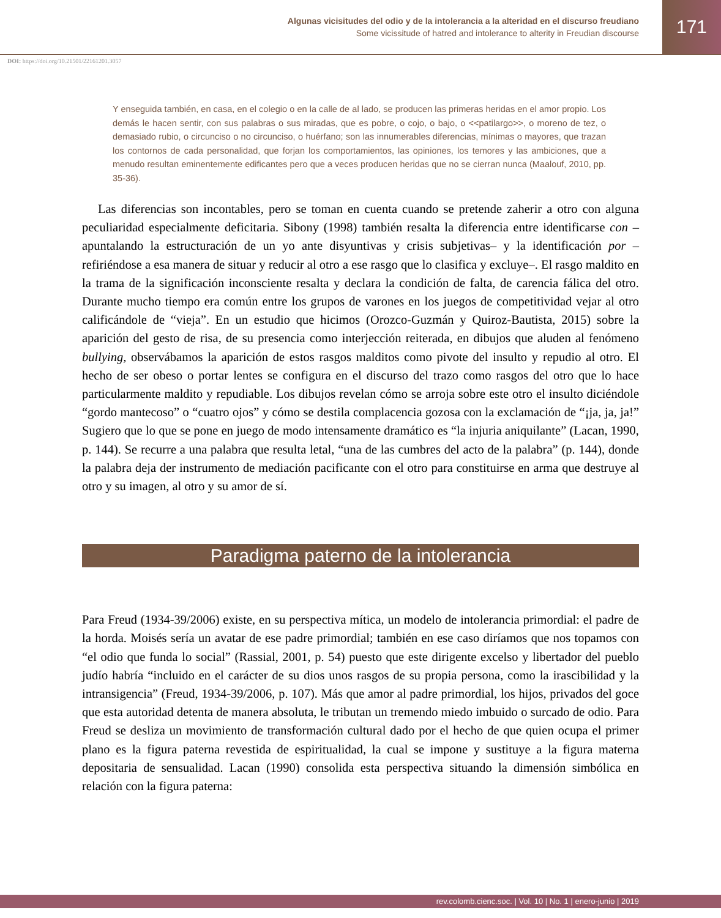Algunas vicisitudes del odio y de la intolerancia a la alteridad en el discurso freudiano
Some vicissitude of hatred and intolerance to alterity in Freudian discourse
171
DOI: https://doi.org/10.21501/22161201.3057
Y enseguida también, en casa, en el colegio o en la calle de al lado, se producen las primeras heridas en el amor propio. Los demás le hacen sentir, con sus palabras o sus miradas, que es pobre, o cojo, o bajo, o <<patilargo>>, o moreno de tez, o demasiado rubio, o circunciso o no circunciso, o huérfano; son las innumerables diferencias, mínimas o mayores, que trazan los contornos de cada personalidad, que forjan los comportamientos, las opiniones, los temores y las ambiciones, que a menudo resultan eminentemente edificantes pero que a veces producen heridas que no se cierran nunca (Maalouf, 2010, pp. 35-36).
Las diferencias son incontables, pero se toman en cuenta cuando se pretende zaherir a otro con alguna peculiaridad especialmente deficitaria. Sibony (1998) también resalta la diferencia entre identificarse con –apuntalando la estructuración de un yo ante disyuntivas y crisis subjetivas– y la identificación por –refiriéndose a esa manera de situar y reducir al otro a ese rasgo que lo clasifica y excluye–. El rasgo maldito en la trama de la significación inconsciente resalta y declara la condición de falta, de carencia fálica del otro. Durante mucho tiempo era común entre los grupos de varones en los juegos de competitividad vejar al otro calificándole de “vieja”. En un estudio que hicimos (Orozco-Guzmán y Quiroz-Bautista, 2015) sobre la aparición del gesto de risa, de su presencia como interjección reiterada, en dibujos que aluden al fenómeno bullying, observábamos la aparición de estos rasgos malditos como pivote del insulto y repudio al otro. El hecho de ser obeso o portar lentes se configura en el discurso del trazo como rasgos del otro que lo hace particularmente maldito y repudiable. Los dibujos revelan cómo se arroja sobre este otro el insulto diciéndole “gordo mantecoso” o “cuatro ojos” y cómo se destila complacencia gozosa con la exclamación de “¡ja, ja, ja!” Sugiero que lo que se pone en juego de modo intensamente dramático es “la injuria aniquilante” (Lacan, 1990, p. 144). Se recurre a una palabra que resulta letal, “una de las cumbres del acto de la palabra” (p. 144), donde la palabra deja der instrumento de mediación pacificante con el otro para constituirse en arma que destruye al otro y su imagen, al otro y su amor de sí.
Paradigma paterno de la intolerancia
Para Freud (1934-39/2006) existe, en su perspectiva mítica, un modelo de intolerancia primordial: el padre de la horda. Moisés sería un avatar de ese padre primordial; también en ese caso diríamos que nos topamos con “el odio que funda lo social” (Rassial, 2001, p. 54) puesto que este dirigente excelso y libertador del pueblo judío habría “incluido en el carácter de su dios unos rasgos de su propia persona, como la irascibilidad y la intransigencia” (Freud, 1934-39/2006, p. 107). Más que amor al padre primordial, los hijos, privados del goce que esta autoridad detenta de manera absoluta, le tributan un tremendo miedo imbuido o surcado de odio. Para Freud se desliza un movimiento de transformación cultural dado por el hecho de que quien ocupa el primer plano es la figura paterna revestida de espiritualidad, la cual se impone y sustituye a la figura materna depositaria de sensualidad. Lacan (1990) consolida esta perspectiva situando la dimensión simbólica en relación con la figura paterna:
rev.colomb.cienc.soc. | Vol. 10 | No. 1 | enero-junio | 2019